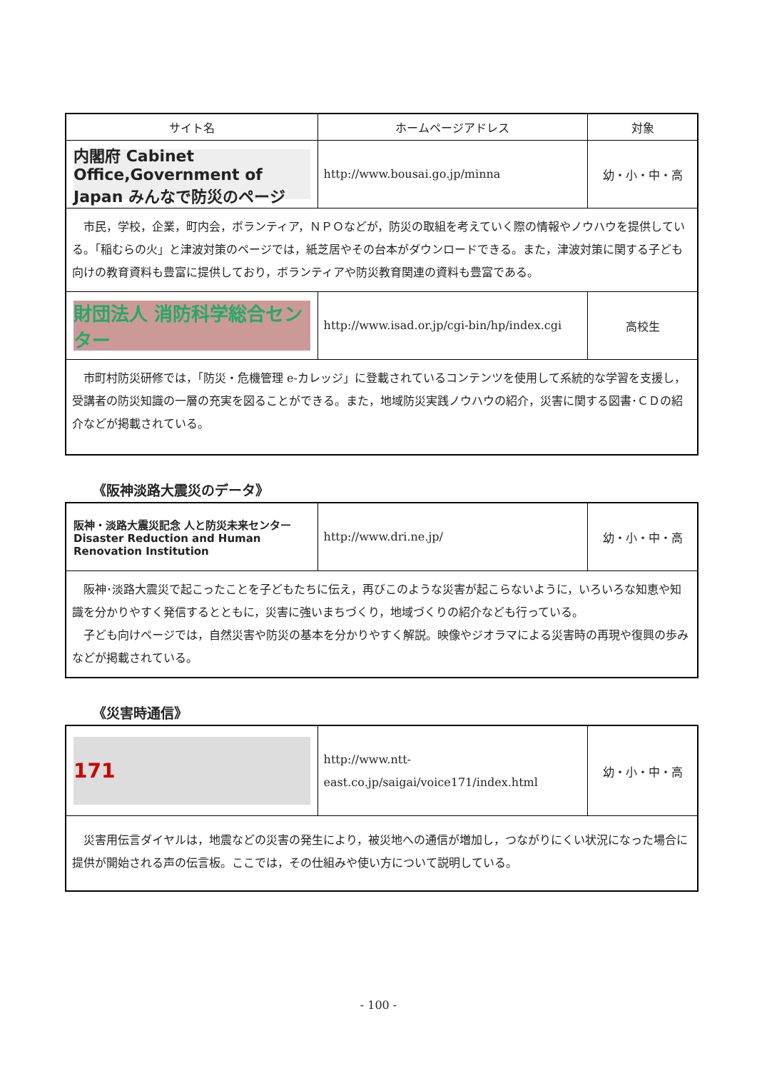| サイト名 | ホームページアドレス | 対象 |
| --- | --- | --- |
| 内閣府 Cabinet Office,Government of Japan みんなで防災のページ | http://www.bousai.go.jp/minna | 幼・小・中・高 |
| 市民，学校，企業，町内会，ボランティア，ＮＰＯなどが，防災の取組を考えていく際の情報やノウハウを提供している。「稲むらの火」と津波対策のページでは，紙芝居やその台本がダウンロードできる。また，津波対策に関する子ども向けの教育資料も豊富に提供しており，ボランティアや防災教育関連の資料も豊富である。 | | |
| 財団法人 消防科学総合センター | http://www.isad.or.jp/cgi-bin/hp/index.cgi | 高校生 |
| 市町村防災研修では，「防災・危機管理 e-カレッジ」に登載されているコンテンツを使用して系統的な学習を支援し，受講者の防災知識の一層の充実を図ることができる。また，地域防災実践ノウハウの紹介，災害に関する図書･ＣＤの紹介などが掲載されている。 | | |
《阪神淡路大震災のデータ》
| 阪神・淡路大震災記念 人と防災未来センター Disaster Reduction and Human Renovation Institution | http://www.dri.ne.jp/ | 幼・小・中・高 |
| 阪神･淡路大震災で起こったことを子どもたちに伝え，再びこのような災害が起こらないように，いろいろな知恵や知識を分かりやすく発信するとともに，災害に強いまちづくり，地域づくりの紹介なども行っている。 子ども向けページでは，自然災害や防災の基本を分かりやすく解説。映像やジオラマによる災害時の再現や復興の歩みなどが掲載されている。 | | |
《災害時通信》
| 171 | http://www.ntt-east.co.jp/saigai/voice171/index.html | 幼・小・中・高 |
| 災害用伝言ダイヤルは，地震などの災害の発生により，被災地への通信が増加し，つながりにくい状況になった場合に提供が開始される声の伝言板。ここでは，その仕組みや使い方について説明している。 | | |
- 100 -